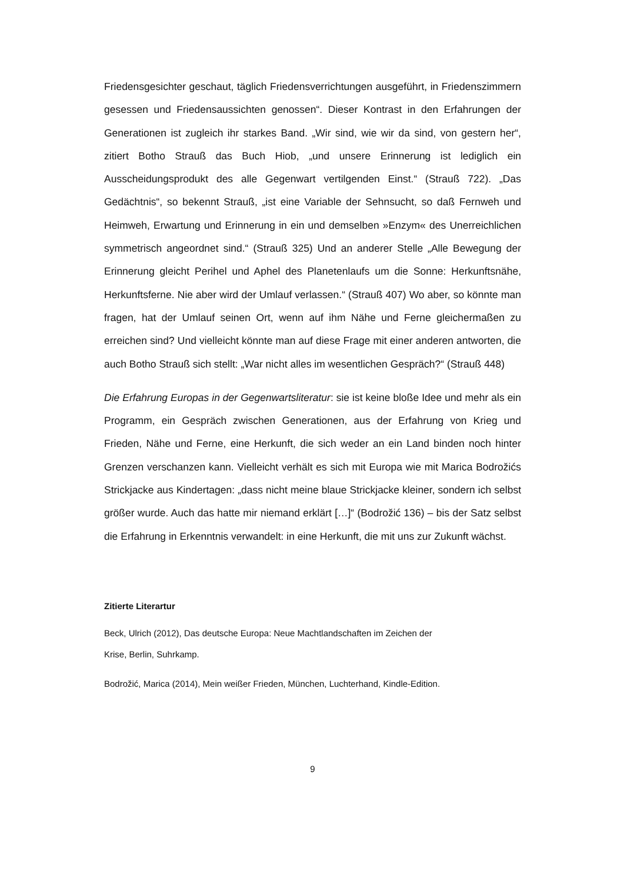Friedensgesichter geschaut, täglich Friedensverrichtungen ausgeführt, in Friedenszimmern gesessen und Friedensaussichten genossen“. Dieser Kontrast in den Erfahrungen der Generationen ist zugleich ihr starkes Band. „Wir sind, wie wir da sind, von gestern her“, zitiert Botho Strauß das Buch Hiob, „und unsere Erinnerung ist lediglich ein Ausscheidungsprodukt des alle Gegenwart vertilgenden Einst.“ (Strauß 722). „Das Gedächtnis“, so bekennt Strauß, „ist eine Variable der Sehnsucht, so daß Fernweh und Heimweh, Erwartung und Erinnerung in ein und demselben »Enzym« des Unerreichlichen symmetrisch angeordnet sind.“ (Strauß 325) Und an anderer Stelle „Alle Bewegung der Erinnerung gleicht Perihel und Aphel des Planetenlaufs um die Sonne: Herkunftsnähe, Herkunftsferne. Nie aber wird der Umlauf verlassen.“ (Strauß 407) Wo aber, so könnte man fragen, hat der Umlauf seinen Ort, wenn auf ihm Nähe und Ferne gleichermaßen zu erreichen sind? Und vielleicht könnte man auf diese Frage mit einer anderen antworten, die auch Botho Strauß sich stellt: „War nicht alles im wesentlichen Gespräch?“ (Strauß 448)
Die Erfahrung Europas in der Gegenwartsliteratur: sie ist keine bloße Idee und mehr als ein Programm, ein Gespräch zwischen Generationen, aus der Erfahrung von Krieg und Frieden, Nähe und Ferne, eine Herkunft, die sich weder an ein Land binden noch hinter Grenzen verschanzen kann. Vielleicht verhält es sich mit Europa wie mit Marica Bodrožićs Strickjacke aus Kindertagen: „dass nicht meine blaue Strickjacke kleiner, sondern ich selbst größer wurde. Auch das hatte mir niemand erklärt […]“ (Bodrožić 136) – bis der Satz selbst die Erfahrung in Erkenntnis verwandelt: in eine Herkunft, die mit uns zur Zukunft wächst.
Zitierte Literartur
Beck, Ulrich (2012), Das deutsche Europa: Neue Machtlandschaften im Zeichen der
Krise, Berlin, Suhrkamp.
Bodrožić, Marica (2014), Mein weißer Frieden, München, Luchterhand, Kindle-Edition.
9